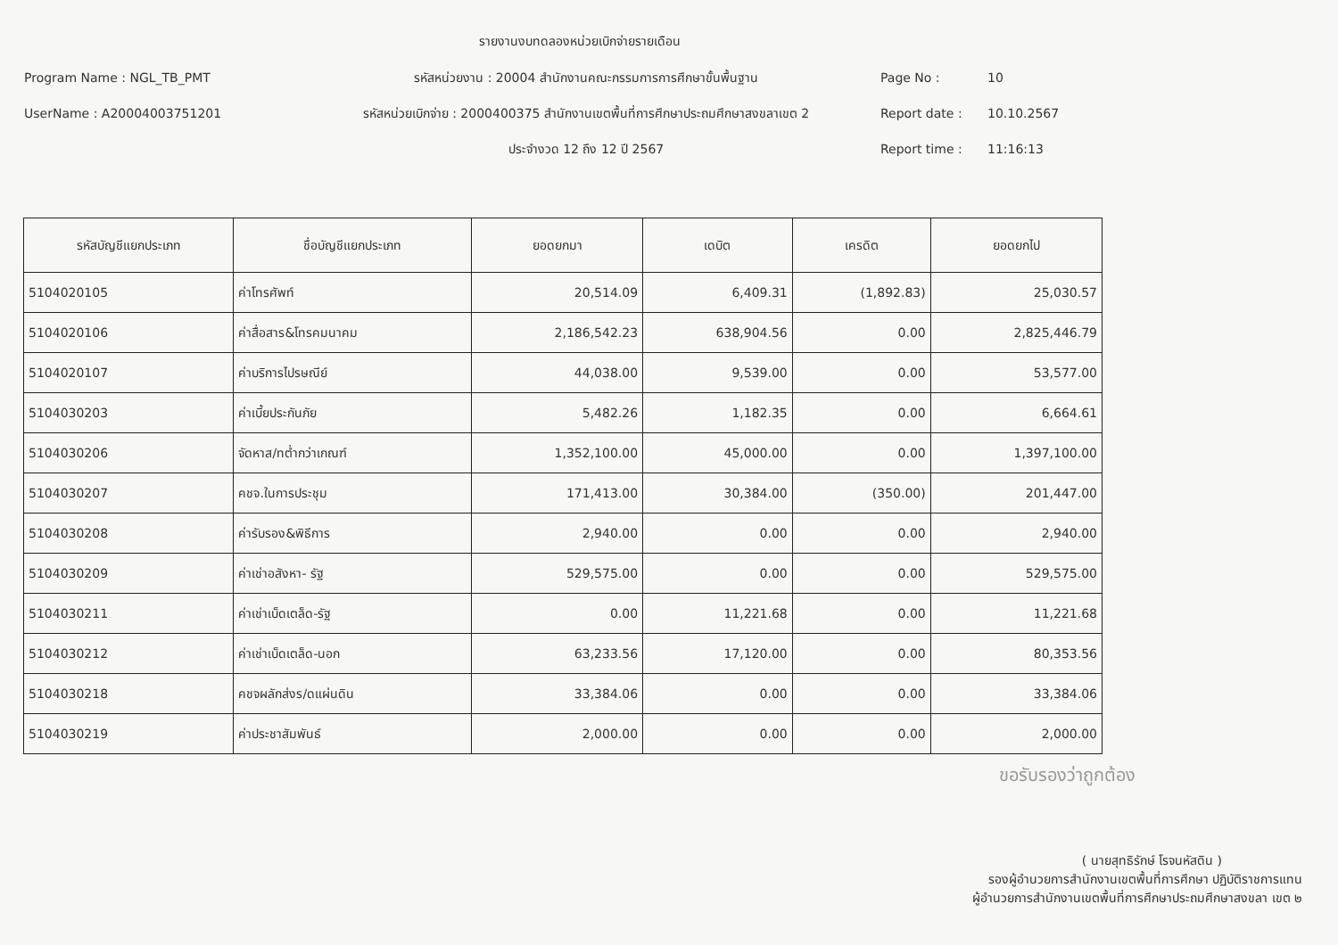รายงานงบทดลองหน่วยเบิกจ่ายรายเดือน
Program Name : NGL_TB_PMT รหัสหน่วยงาน : 20004 สำนักงานคณะกรรมการการศึกษาขั้นพื้นฐาน Page No : 10
UserName : A20004003751201 รหัสหน่วยเบิกจ่าย : 2000400375 สำนักงานเขตพื้นที่การศึกษาประถมศึกษาสงขลาเขต 2
Report date : 10.10.2567
ประจำงวด 12 ถึง 12 ปี 2567 Report time : 11:16:13
| รหัสบัญชีแยกประเภท | ชื่อบัญชีแยกประเภท | ยอดยกมา | เดบิต | เครดิต | ยอดยกไป |
| --- | --- | --- | --- | --- | --- |
| 5104020105 | ค่าโทรศัพท์ | 20,514.09 | 6,409.31 | (1,892.83) | 25,030.57 |
| 5104020106 | ค่าสื่อสาร&โทรคมนาคม | 2,186,542.23 | 638,904.56 | 0.00 | 2,825,446.79 |
| 5104020107 | ค่าบริการไปรษณีย์ | 44,038.00 | 9,539.00 | 0.00 | 53,577.00 |
| 5104030203 | ค่าเบี้ยประกันภัย | 5,482.26 | 1,182.35 | 0.00 | 6,664.61 |
| 5104030206 | จัดหาส/ทต่ำกว่าเกณฑ์ | 1,352,100.00 | 45,000.00 | 0.00 | 1,397,100.00 |
| 5104030207 | คชจ.ในการประชุม | 171,413.00 | 30,384.00 | (350.00) | 201,447.00 |
| 5104030208 | ค่ารับรอง&พิธีการ | 2,940.00 | 0.00 | 0.00 | 2,940.00 |
| 5104030209 | ค่าเช่าอสังหา- รัฐ | 529,575.00 | 0.00 | 0.00 | 529,575.00 |
| 5104030211 | ค่าเช่าเบ็ดเตล็ด-รัฐ | 0.00 | 11,221.68 | 0.00 | 11,221.68 |
| 5104030212 | ค่าเช่าเบ็ดเตล็ด-นอก | 63,233.56 | 17,120.00 | 0.00 | 80,353.56 |
| 5104030218 | คชจผลักส่งร/ดแผ่นดิน | 33,384.06 | 0.00 | 0.00 | 33,384.06 |
| 5104030219 | ค่าประชาสัมพันธ์ | 2,000.00 | 0.00 | 0.00 | 2,000.00 |
ขอรับรองว่าถูกต้อง
( นายสุทธิรักษ์ โรจนหัสดิน )
รองผู้อำนวยการสำนักงานเขตพื้นที่การศึกษา ปฏิบัติราชการแทน
ผู้อำนวยการสำนักงานเขตพื้นที่การศึกษาประถมศึกษาสงขลา เขต ๒